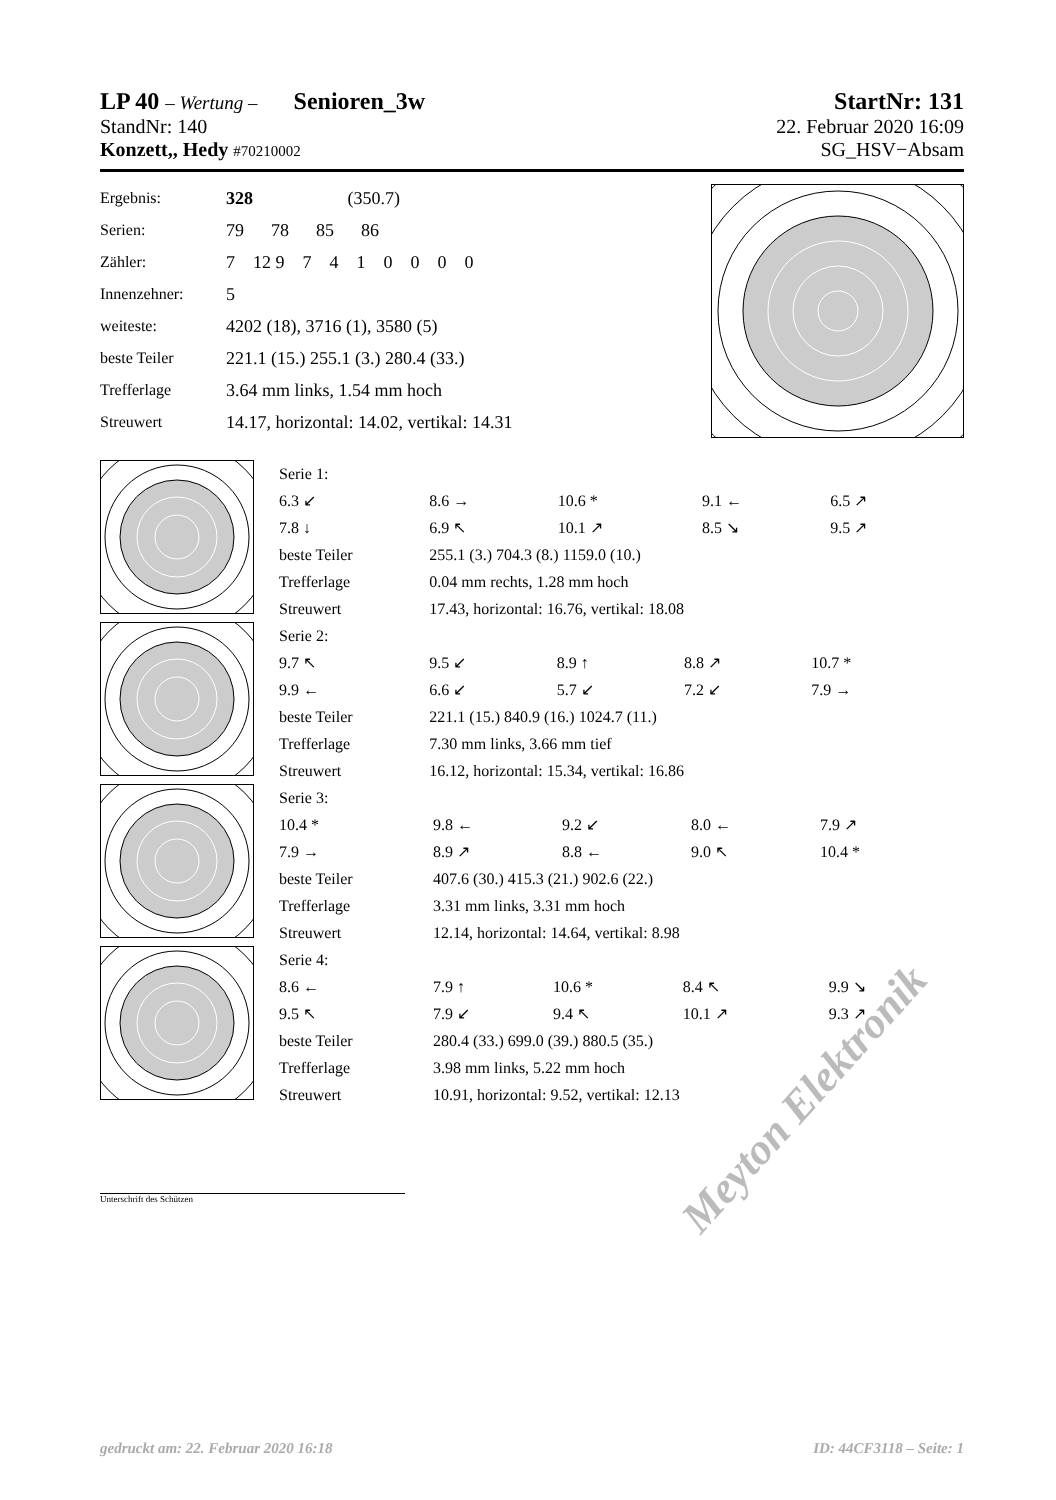LP 40 – Wertung – Senioren_3w StartNr: 131
StandNr: 140 22. Februar 2020 16:09
Konzett,, Hedy #70210002 SG_HSV−Absam
| Ergebnis: | 328 (350.7) |
| Serien: | 79 78 85 86 |
| Zähler: | 7 12 9 7 4 1 0 0 0 0 |
| Innenzehner: | 5 |
| weiteste: | 4202 (18), 3716 (1), 3580 (5) |
| beste Teiler | 221.1 (15.) 255.1 (3.) 280.4 (33.) |
| Trefferlage | 3.64 mm links, 1.54 mm hoch |
| Streuwert | 14.17, horizontal: 14.02, vertikal: 14.31 |
| Serie 1: | | | | |
| 6.3 ↙ | 8.6 → | 10.6 * | 9.1 ← | 6.5 ↗ |
| 7.8 ↓ | 6.9 ↖ | 10.1 ↗ | 8.5 ↘ | 9.5 ↗ |
| beste Teiler | 255.1 (3.) 704.3 (8.) 1159.0 (10.) | | | |
| Trefferlage | 0.04 mm rechts, 1.28 mm hoch | | | |
| Streuwert | 17.43, horizontal: 16.76, vertikal: 18.08 | | | |
| Serie 2: | | | | |
| 9.7 ↖ | 9.5 ↙ | 8.9 ↑ | 8.8 ↗ | 10.7 * |
| 9.9 ← | 6.6 ↙ | 5.7 ↙ | 7.2 ↙ | 7.9 → |
| beste Teiler | 221.1 (15.) 840.9 (16.) 1024.7 (11.) | | | |
| Trefferlage | 7.30 mm links, 3.66 mm tief | | | |
| Streuwert | 16.12, horizontal: 15.34, vertikal: 16.86 | | | |
| Serie 3: | | | | |
| 10.4 * | 9.8 ← | 9.2 ↙ | 8.0 ← | 7.9 ↗ |
| 7.9 → | 8.9 ↗ | 8.8 ← | 9.0 ↖ | 10.4 * |
| beste Teiler | 407.6 (30.) 415.3 (21.) 902.6 (22.) | | | |
| Trefferlage | 3.31 mm links, 3.31 mm hoch | | | |
| Streuwert | 12.14, horizontal: 14.64, vertikal: 8.98 | | | |
| Serie 4: | | | | |
| 8.6 ← | 7.9 ↑ | 10.6 * | 8.4 ↖ | 9.9 ↘ |
| 9.5 ↖ | 7.9 ↙ | 9.4 ↖ | 10.1 ↗ | 9.3 ↗ |
| beste Teiler | 280.4 (33.) 699.0 (39.) 880.5 (35.) | | | |
| Trefferlage | 3.98 mm links, 5.22 mm hoch | | | |
| Streuwert | 10.91, horizontal: 9.52, vertikal: 12.13 | | | |
Unterschrift des Schützen
Meyton Elektronik
gedruckt am: 22. Februar 2020 16:18 ID: 44CF3118 – Seite: 1